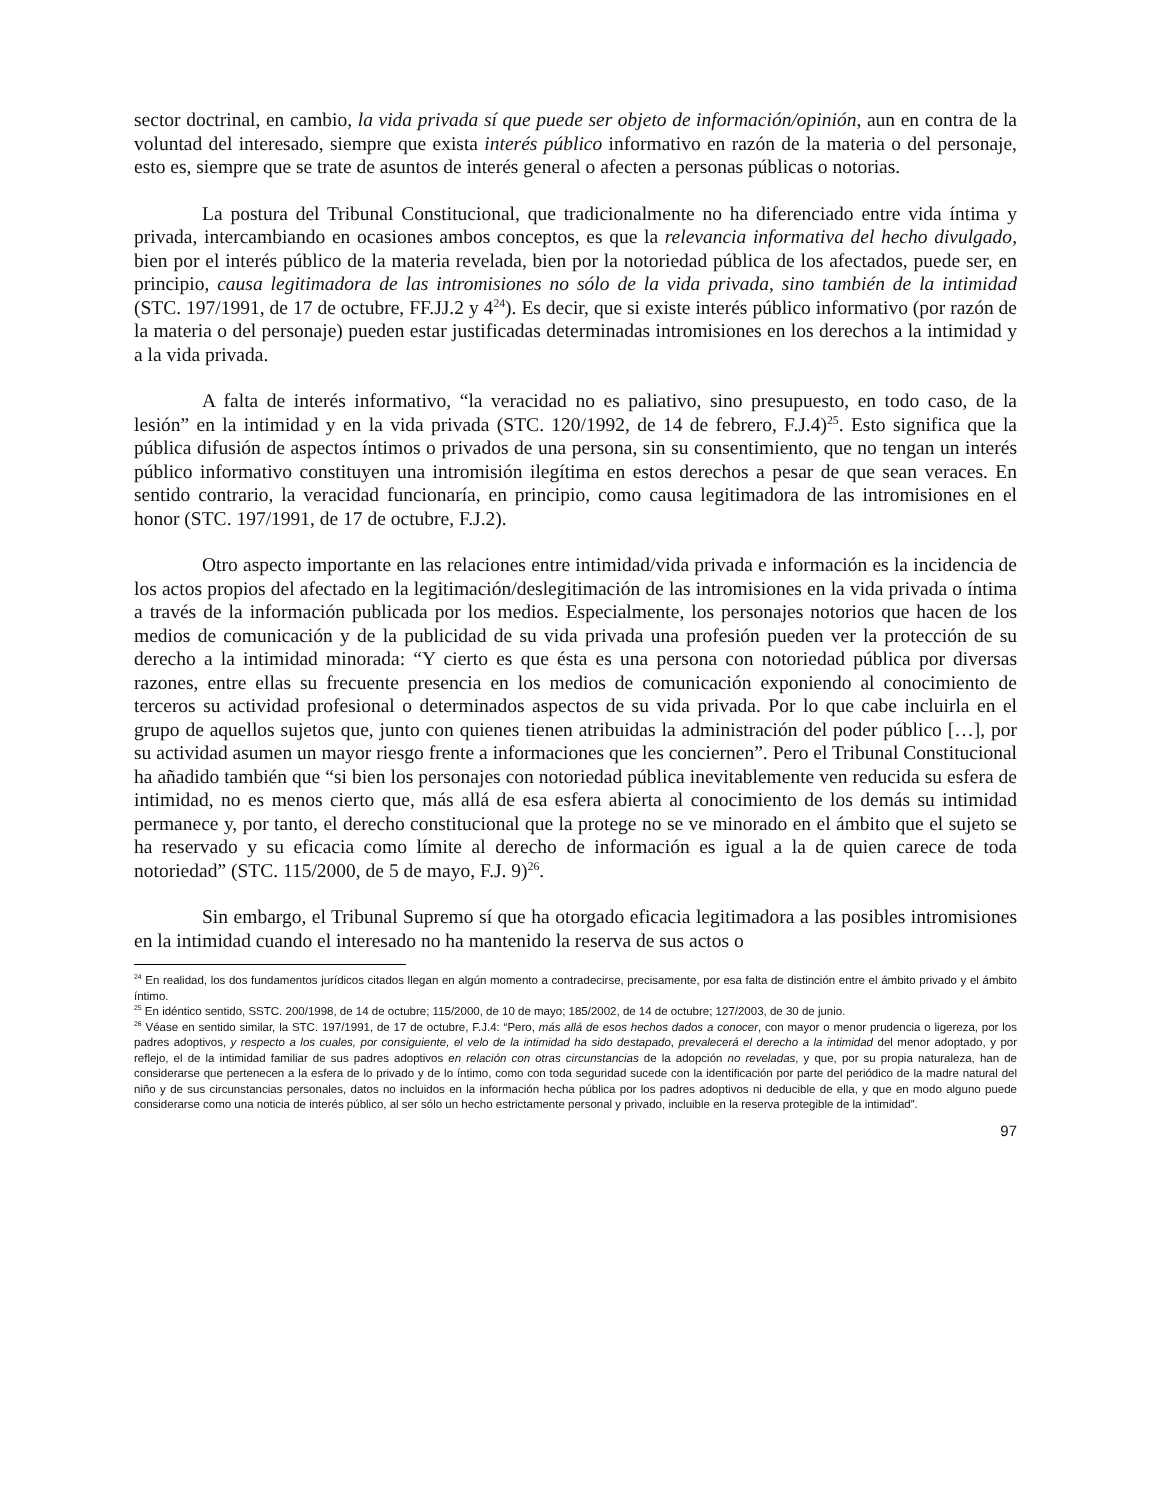sector doctrinal, en cambio, la vida privada sí que puede ser objeto de información/opinión, aun en contra de la voluntad del interesado, siempre que exista interés público informativo en razón de la materia o del personaje, esto es, siempre que se trate de asuntos de interés general o afecten a personas públicas o notorias.
La postura del Tribunal Constitucional, que tradicionalmente no ha diferenciado entre vida íntima y privada, intercambiando en ocasiones ambos conceptos, es que la relevancia informativa del hecho divulgado, bien por el interés público de la materia revelada, bien por la notoriedad pública de los afectados, puede ser, en principio, causa legitimadora de las intromisiones no sólo de la vida privada, sino también de la intimidad (STC. 197/1991, de 17 de octubre, FF.JJ.2 y 4<sup>24</sup>). Es decir, que si existe interés público informativo (por razón de la materia o del personaje) pueden estar justificadas determinadas intromisiones en los derechos a la intimidad y a la vida privada.
A falta de interés informativo, “la veracidad no es paliativo, sino presupuesto, en todo caso, de la lesión” en la intimidad y en la vida privada (STC. 120/1992, de 14 de febrero, F.J.4)<sup>25</sup>. Esto significa que la pública difusión de aspectos íntimos o privados de una persona, sin su consentimiento, que no tengan un interés público informativo constituyen una intromisión ilegítima en estos derechos a pesar de que sean veraces. En sentido contrario, la veracidad funcionaría, en principio, como causa legitimadora de las intromisiones en el honor (STC. 197/1991, de 17 de octubre, F.J.2).
Otro aspecto importante en las relaciones entre intimidad/vida privada e información es la incidencia de los actos propios del afectado en la legitimación/deslegitimación de las intromisiones en la vida privada o íntima a través de la información publicada por los medios. Especialmente, los personajes notorios que hacen de los medios de comunicación y de la publicidad de su vida privada una profesión pueden ver la protección de su derecho a la intimidad minorada: “Y cierto es que ésta es una persona con notoriedad pública por diversas razones, entre ellas su frecuente presencia en los medios de comunicación exponiendo al conocimiento de terceros su actividad profesional o determinados aspectos de su vida privada. Por lo que cabe incluirla en el grupo de aquellos sujetos que, junto con quienes tienen atribuidas la administración del poder público […], por su actividad asumen un mayor riesgo frente a informaciones que les conciernen”. Pero el Tribunal Constitucional ha añadido también que “si bien los personajes con notoriedad pública inevitablemente ven reducida su esfera de intimidad, no es menos cierto que, más allá de esa esfera abierta al conocimiento de los demás su intimidad permanece y, por tanto, el derecho constitucional que la protege no se ve minorado en el ámbito que el sujeto se ha reservado y su eficacia como límite al derecho de información es igual a la de quien carece de toda notoriedad” (STC. 115/2000, de 5 de mayo, F.J. 9)<sup>26</sup>.
Sin embargo, el Tribunal Supremo sí que ha otorgado eficacia legitimadora a las posibles intromisiones en la intimidad cuando el interesado no ha mantenido la reserva de sus actos o
<sup>24</sup> En realidad, los dos fundamentos jurídicos citados llegan en algún momento a contradecirse, precisamente, por esa falta de distinción entre el ámbito privado y el ámbito íntimo.
<sup>25</sup> En idéntico sentido, SSTC. 200/1998, de 14 de octubre; 115/2000, de 10 de mayo; 185/2002, de 14 de octubre; 127/2003, de 30 de junio.
<sup>26</sup> Véase en sentido similar, la STC. 197/1991, de 17 de octubre, F.J.4: “Pero, más allá de esos hechos dados a conocer, con mayor o menor prudencia o ligereza, por los padres adoptivos, y respecto a los cuales, por consiguiente, el velo de la intimidad ha sido destapado, prevalecerá el derecho a la intimidad del menor adoptado, y por reflejo, el de la intimidad familiar de sus padres adoptivos en relación con otras circunstancias de la adopción no reveladas, y que, por su propia naturaleza, han de considerarse que pertenecen a la esfera de lo privado y de lo íntimo, como con toda seguridad sucede con la identificación por parte del periódico de la madre natural del niño y de sus circunstancias personales, datos no incluidos en la información hecha pública por los padres adoptivos ni deducible de ella, y que en modo alguno puede considerarse como una noticia de interés público, al ser sólo un hecho estrictamente personal y privado, incluible en la reserva protegible de la intimidad”.
97